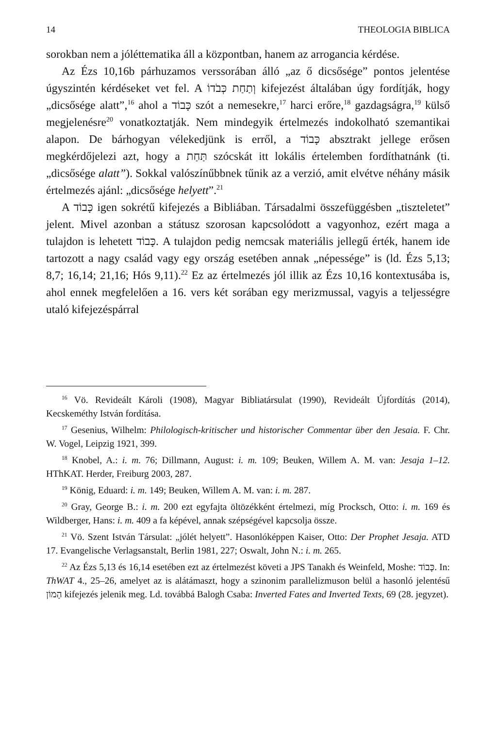14 THEOLOGIA BIBLICA
sorokban nem a jóléttematika áll a központban, hanem az arrogancia kérdése.
Az Ézs 10,16b párhuzamos verssorában álló „az ő dicsősége” pontos jelentése úgyszintén kérdéseket vet fel. A וְתַחַת כְּבֹדוֹ kifejezést általában úgy fordítják, hogy „dicsősége alatt”,<sup>16</sup> ahol a כָּבוֹד szót a nemesekre,<sup>17</sup> harci erőre,<sup>18</sup> gazdagságra,<sup>19</sup> külső megjelenésre<sup>20</sup> vonatkoztatják. Nem mindegyik értelmezés indokolható szemantikai alapon. De bárhogyan vélekedjünk is erről, a כָּבוֹד absztrakt jellege erősen megkérdőjelezi azt, hogy a תַּחַת szócskát itt lokális értelemben fordíthatnánk (ti. „dicsősége alatt”). Sokkal valószínűbbnek tűnik az a verzió, amit elvétve néhány másik értelmezés ajánl: „dicsősége helyett”.<sup>21</sup>
A כָּבוֹד igen sokrétű kifejezés a Bibliában. Társadalmi összefüggésben „tiszteletet” jelent. Mivel azonban a státusz szorosan kapcsolódott a vagyonhoz, ezért maga a tulajdon is lehetett כָּבוֹד. A tulajdon pedig nemcsak materiális jellegű érték, hanem ide tartozott a nagy család vagy egy ország esetében annak „népessége” is (ld. Ézs 5,13; 8,7; 16,14; 21,16; Hós 9,11).<sup>22</sup> Ez az értelmezés jól illik az Ézs 10,16 kontextusába is, ahol ennek megfelelően a 16. vers két sorában egy merizmussal, vagyis a teljességre utaló kifejezéspárral
<sup>16</sup> Vö. Revideált Károli (1908), Magyar Bibliatársulat (1990), Revideált Újfordítás (2014), Kecskeméthy István fordítása.
<sup>17</sup> Gesenius, Wilhelm: Philologisch-kritischer und historischer Commentar über den Jesaia. F. Chr. W. Vogel, Leipzig 1921, 399.
<sup>18</sup> Knobel, A.: i. m. 76; Dillmann, August: i. m. 109; Beuken, Willem A. M. van: Jesaja 1–12. HThKAT. Herder, Freiburg 2003, 287.
<sup>19</sup> König, Eduard: i. m. 149; Beuken, Willem A. M. van: i. m. 287.
<sup>20</sup> Gray, George B.: i. m. 200 ezt egyfajta öltözékként értelmezi, míg Procksch, Otto: i. m. 169 és Wildberger, Hans: i. m. 409 a fa képével, annak szépségével kapcsolja össze.
<sup>21</sup> Vö. Szent István Társulat: „jólét helyett”. Hasonlóképpen Kaiser, Otto: Der Prophet Jesaja. ATD 17. Evangelische Verlagsanstalt, Berlin 1981, 227; Oswalt, John N.: i. m. 265.
<sup>22</sup> Az Ézs 5,13 és 16,14 esetében ezt az értelmezést követi a JPS Tanakh és Weinfeld, Moshe: כָּבוֹד. In: ThWAT 4., 25–26, amelyet az is alátámaszt, hogy a szinonim parallelizmuson belül a hasonló jelentésű הָמוֹן kifejezés jelenik meg. Ld. továbbá Balogh Csaba: Inverted Fates and Inverted Texts, 69 (28. jegyzet).